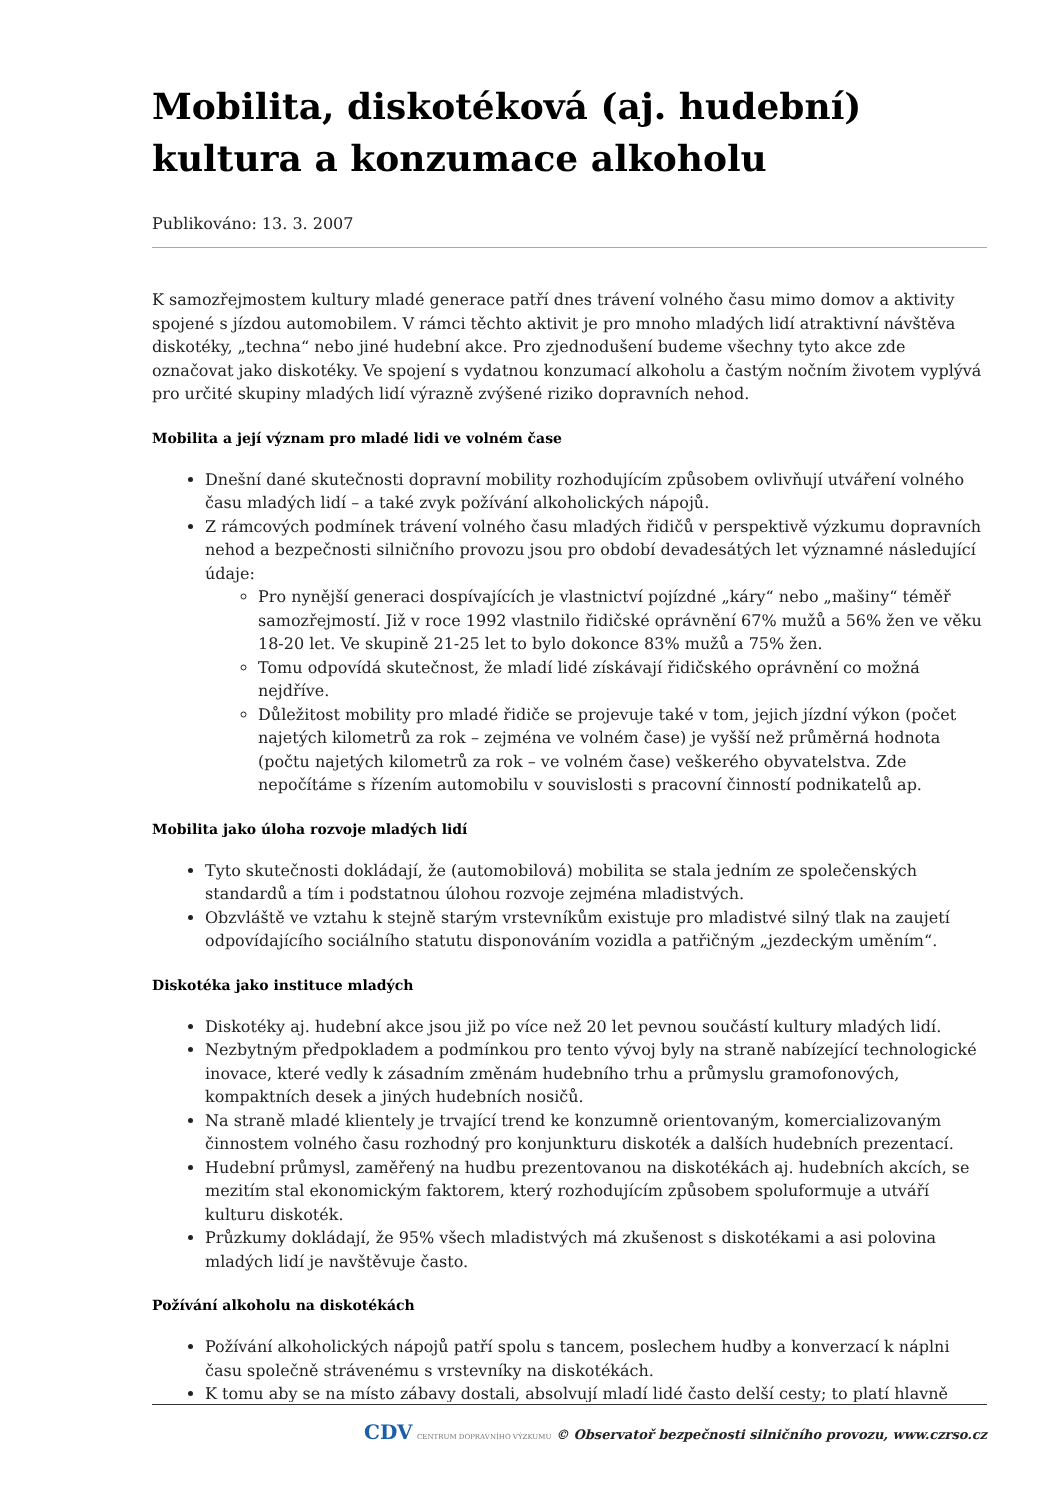Mobilita, diskotéková (aj. hudební) kultura a konzumace alkoholu
Publikováno: 13. 3. 2007
K samozřejmostem kultury mladé generace patří dnes trávení volného času mimo domov a aktivity spojené s jízdou automobilem. V rámci těchto aktivit je pro mnoho mladých lidí atraktivní návštěva diskotéky, „techna“ nebo jiné hudební akce. Pro zjednodušení budeme všechny tyto akce zde označovat jako diskotéky. Ve spojení s vydatnou konzumací alkoholu a častým nočním životem vyplývá pro určité skupiny mladých lidí výrazně zvýšené riziko dopravních nehod.
Mobilita a její význam pro mladé lidi ve volném čase
Dnešní dané skutečnosti dopravní mobility rozhodujícím způsobem ovlivňují utváření volného času mladých lidí – a také zvyk požívání alkoholických nápojů.
Z rámcových podmínek trávení volného času mladých řidičů v perspektivě výzkumu dopravních nehod a bezpečnosti silničního provozu jsou pro období devadesátých let významné následující údaje:
Pro nynější generaci dospívajících je vlastnictví pojízdné „káry“ nebo „mašiny“ téměř samozřejmostí. Již v roce 1992 vlastnilo řidičské oprávnění 67% mužů a 56% žen ve věku 18-20 let. Ve skupině 21-25 let to bylo dokonce 83% mužů a 75% žen.
Tomu odpovídá skutečnost, že mladí lidé získávají řidičského oprávnění co možná nejdříve.
Důležitost mobility pro mladé řidiče se projevuje také v tom, jejich jízdní výkon (počet najetých kilometrů za rok – zejména ve volném čase) je vyšší než průměrná hodnota (počtu najetých kilometrů za rok – ve volném čase) veškerého obyvatelstva. Zde nepočítáme s řízením automobilu v souvislosti s pracovní činností podnikatelů ap.
Mobilita jako úloha rozvoje mladých lidí
Tyto skutečnosti dokládají, že (automobilová) mobilita se stala jedním ze společenských standardů a tím i podstatnou úlohou rozvoje zejména mladistvých.
Obzvláště ve vztahu k stejně starým vrstevníkům existuje pro mladistvé silný tlak na zaujetí odpovídajícího sociálního statutu disponováním vozidla a patřičným „jezdeckým uměním“.
Diskotéka jako instituce mladých
Diskotéky aj. hudební akce jsou již po více než 20 let pevnou součástí kultury mladých lidí.
Nezbytným předpokladem a podmínkou pro tento vývoj byly na straně nabízející technologické inovace, které vedly k zásadním změnám hudebního trhu a průmyslu gramofonových, kompaktních desek a jiných hudebních nosičů.
Na straně mladé klientely je trvající trend ke konzumně orientovaným, komercializovaným činnostem volného času rozhodný pro konjunkturu diskoték a dalších hudebních prezentací.
Hudební průmysl, zaměřený na hudbu prezentovanou na diskotékách aj. hudebních akcích, se mezitím stal ekonomickým faktorem, který rozhodujícím způsobem spoluformuje a utváří kulturu diskoték.
Průzkumy dokládají, že 95% všech mladistvých má zkušenost s diskotékami a asi polovina mladých lidí je navštěvuje často.
Požívání alkoholu na diskotékách
Požívání alkoholických nápojů patří spolu s tancem, poslechem hudby a konverzací k náplni času společně strávenému s vrstevníky na diskotékách.
K tomu aby se na místo zábavy dostali, absolvují mladí lidé často delší cesty; to platí hlavně
CDV CENTRUM DOPRAVNÍHO VÝZKUMU © Observatoř bezpečnosti silničního provozu, www.czrso.cz